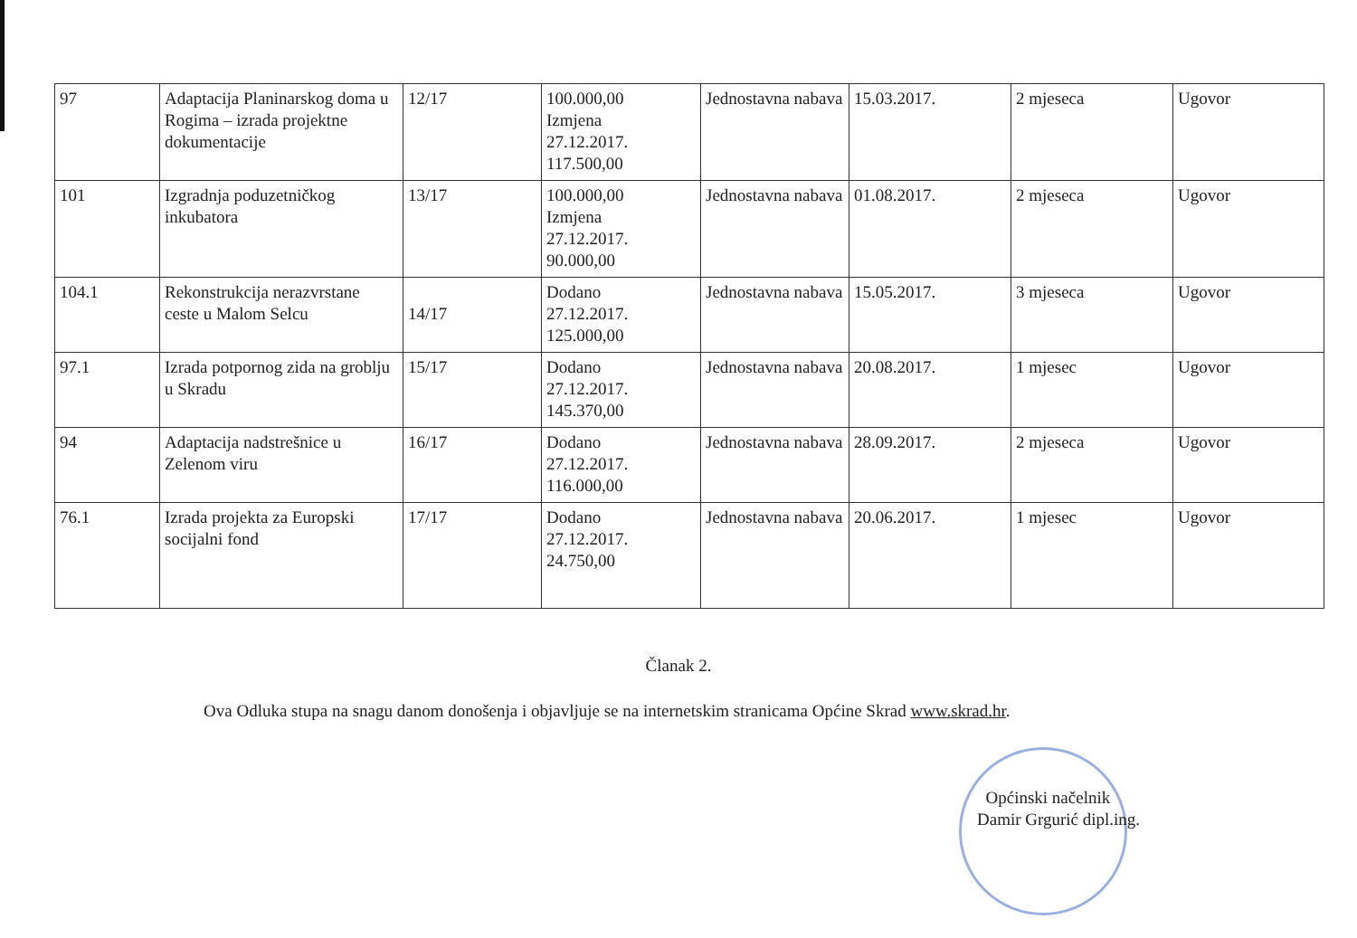| 97 | Adaptacija Planinarskog doma u Rogima – izrada projektne dokumentacije | 12/17 | 100.000,00 Izmjena 27.12.2017. 117.500,00 | Jednostavna nabava | 15.03.2017. | 2 mjeseca | Ugovor |
| 101 | Izgradnja poduzetničkog inkubatora | 13/17 | 100.000,00 Izmjena 27.12.2017. 90.000,00 | Jednostavna nabava | 01.08.2017. | 2 mjeseca | Ugovor |
| 104.1 | Rekonstrukcija nerazvrstane ceste u Malom Selcu | 14/17 | Dodano 27.12.2017. 125.000,00 | Jednostavna nabava | 15.05.2017. | 3 mjeseca | Ugovor |
| 97.1 | Izrada potpornog zida na groblju u Skradu | 15/17 | Dodano 27.12.2017. 145.370,00 | Jednostavna nabava | 20.08.2017. | 1 mjesec | Ugovor |
| 94 | Adaptacija nadstrešnice u Zelenom viru | 16/17 | Dodano 27.12.2017. 116.000,00 | Jednostavna nabava | 28.09.2017. | 2 mjeseca | Ugovor |
| 76.1 | Izrada projekta za Europski socijalni fond | 17/17 | Dodano 27.12.2017. 24.750,00 | Jednostavna nabava | 20.06.2017. | 1 mjesec | Ugovor |
Članak 2.
Ova Odluka stupa na snagu danom donošenja i objavljuje se na internetskim stranicama Općine Skrad www.skrad.hr.
Općinski načelnik
Damir Grgurić dipl.ing.